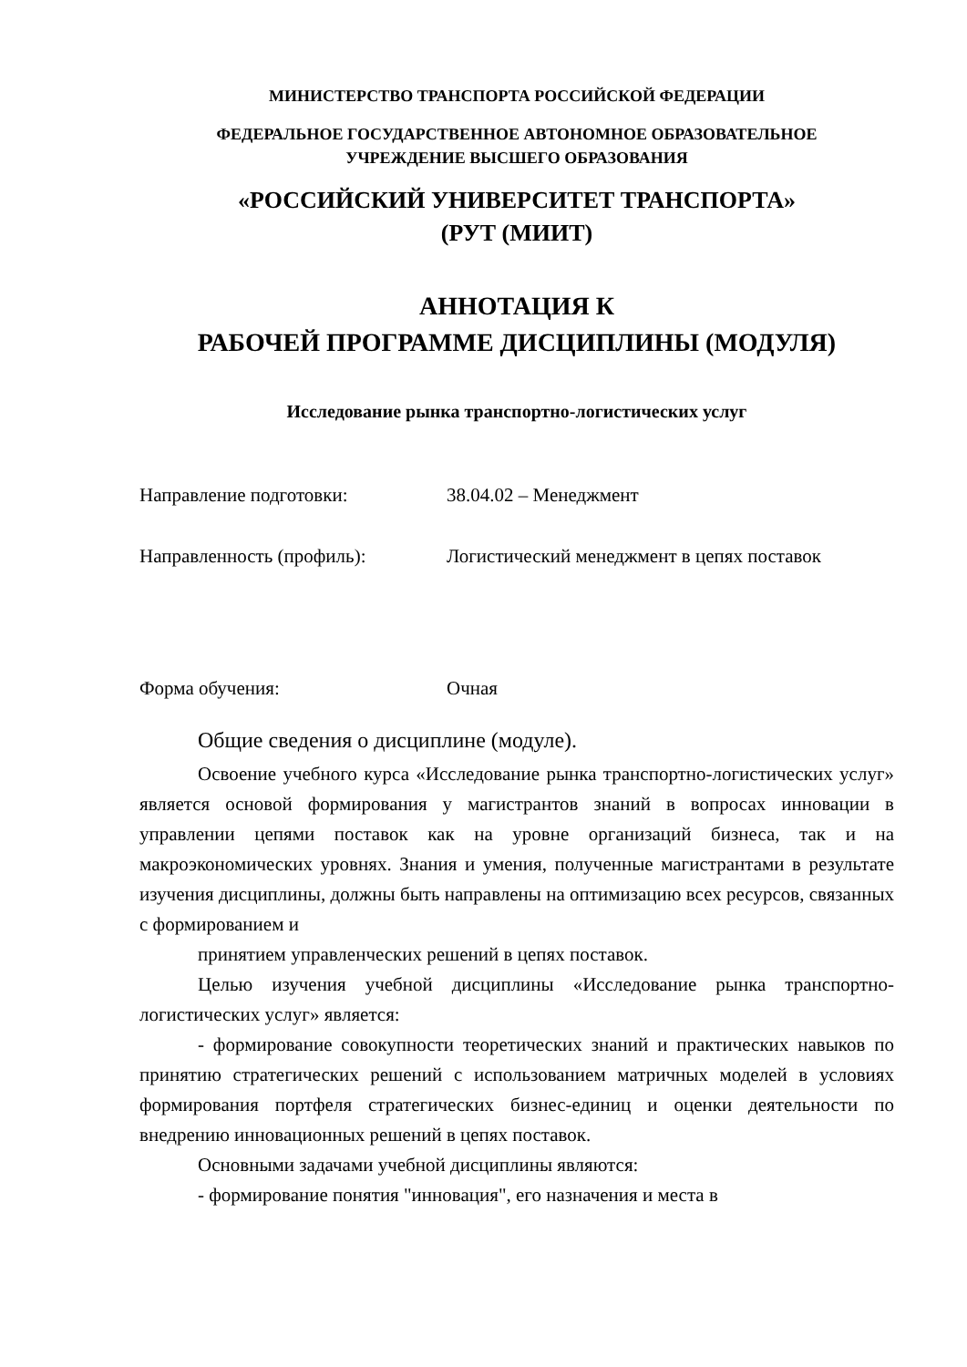МИНИСТЕРСТВО ТРАНСПОРТА РОССИЙСКОЙ ФЕДЕРАЦИИ
ФЕДЕРАЛЬНОЕ ГОСУДАРСТВЕННОЕ АВТОНОМНОЕ ОБРАЗОВАТЕЛЬНОЕ
УЧРЕЖДЕНИЕ ВЫСШЕГО ОБРАЗОВАНИЯ
«РОССИЙСКИЙ УНИВЕРСИТЕТ ТРАНСПОРТА»
(РУТ (МИИТ)
АННОТАЦИЯ К
РАБОЧЕЙ ПРОГРАММЕ ДИСЦИПЛИНЫ (МОДУЛЯ)
Исследование рынка транспортно-логистических услуг
Направление подготовки: 38.04.02 – Менеджмент
Направленность (профиль): Логистический менеджмент в цепях поставок
Форма обучения: Очная
Общие сведения о дисциплине (модуле).
Освоение учебного курса «Исследование рынка транспортно-логистических услуг» является основой формирования у магистрантов знаний в вопросах инновации в управлении цепями поставок как на уровне организаций бизнеса, так и на макроэкономических уровнях. Знания и умения, полученные магистрантами в результате изучения дисциплины, должны быть направлены на оптимизацию всех ресурсов, связанных с формированием и
принятием управленческих решений в цепях поставок.
Целью изучения учебной дисциплины «Исследование рынка транспортно-логистических услуг» является:
- формирование совокупности теоретических знаний и практических навыков по принятию стратегических решений с использованием матричных моделей в условиях формирования портфеля стратегических бизнес-единиц и оценки деятельности по внедрению инновационных решений в цепях поставок.
Основными задачами учебной дисциплины являются:
- формирование понятия "инновация", его назначения и места в